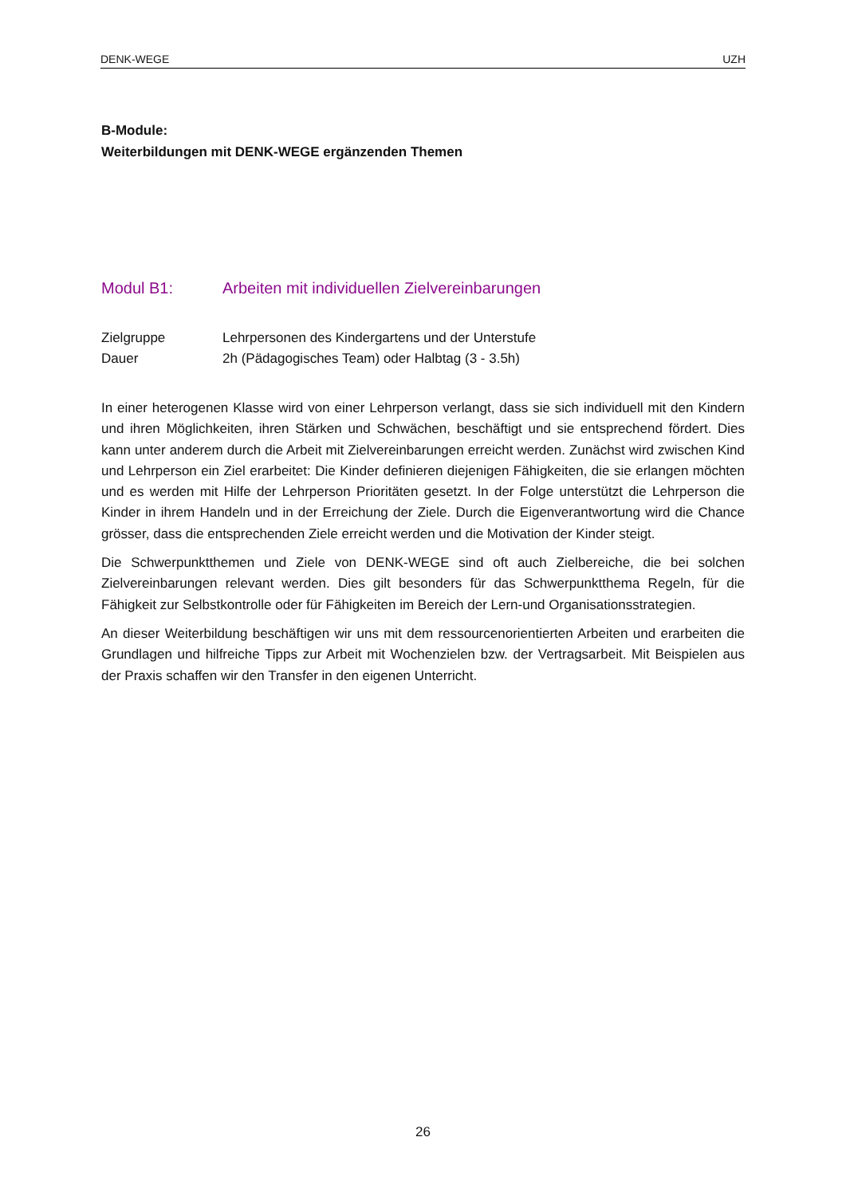DENK-WEGE UZH
B-Module:
Weiterbildungen mit DENK-WEGE ergänzenden Themen
Modul B1: Arbeiten mit individuellen Zielvereinbarungen
Zielgruppe Lehrpersonen des Kindergartens und der Unterstufe
Dauer 2h (Pädagogisches Team) oder Halbtag (3 - 3.5h)
In einer heterogenen Klasse wird von einer Lehrperson verlangt, dass sie sich individuell mit den Kindern und ihren Möglichkeiten, ihren Stärken und Schwächen, beschäftigt und sie entsprechend fördert. Dies kann unter anderem durch die Arbeit mit Zielvereinbarungen erreicht werden. Zunächst wird zwischen Kind und Lehrperson ein Ziel erarbeitet: Die Kinder definieren diejenigen Fähigkeiten, die sie erlangen möchten und es werden mit Hilfe der Lehrperson Prioritäten gesetzt. In der Folge unterstützt die Lehrperson die Kinder in ihrem Handeln und in der Erreichung der Ziele. Durch die Eigenverantwortung wird die Chance grösser, dass die entsprechenden Ziele erreicht werden und die Motivation der Kinder steigt.
Die Schwerpunktthemen und Ziele von DENK-WEGE sind oft auch Zielbereiche, die bei solchen Zielvereinbarungen relevant werden. Dies gilt besonders für das Schwerpunktthema Regeln, für die Fähigkeit zur Selbstkontrolle oder für Fähigkeiten im Bereich der Lern-und Organisationsstrategien.
An dieser Weiterbildung beschäftigen wir uns mit dem ressourcenorientierten Arbeiten und erarbeiten die Grundlagen und hilfreiche Tipps zur Arbeit mit Wochenzielen bzw. der Vertragsarbeit. Mit Beispielen aus der Praxis schaffen wir den Transfer in den eigenen Unterricht.
26